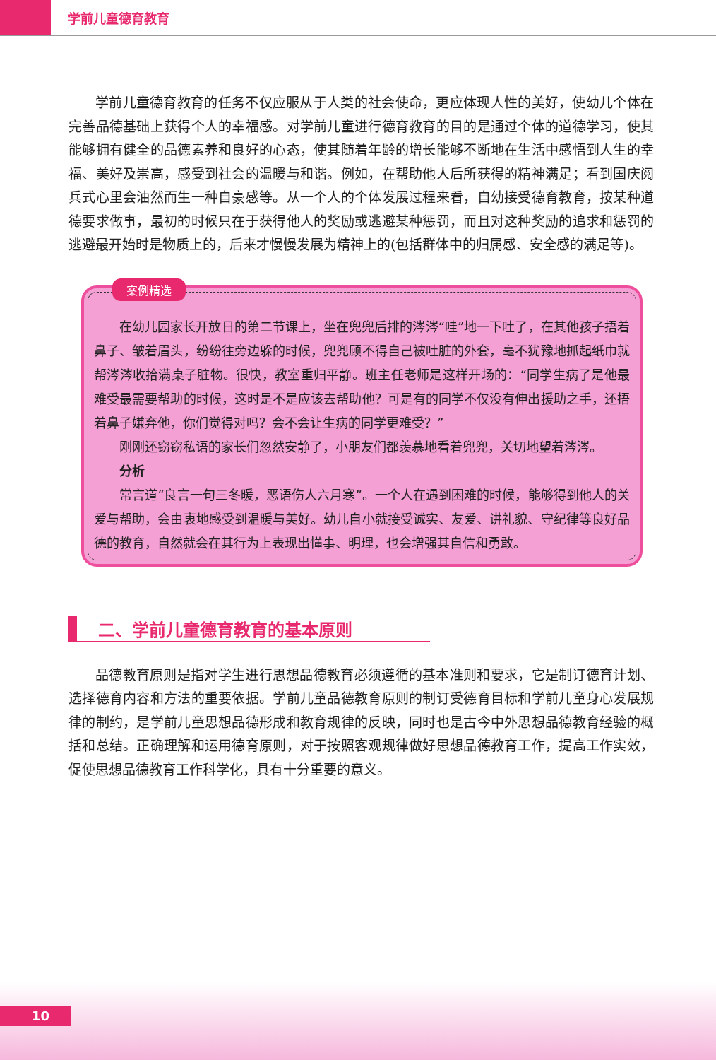学前儿童德育教育
学前儿童德育教育的任务不仅应服从于人类的社会使命，更应体现人性的美好，使幼儿个体在完善品德基础上获得个人的幸福感。对学前儿童进行德育教育的目的是通过个体的道德学习，使其能够拥有健全的品德素养和良好的心态，使其随着年龄的增长能够不断地在生活中感悟到人生的幸福、美好及崇高，感受到社会的温暖与和谐。例如，在帮助他人后所获得的精神满足；看到国庆阅兵式心里会油然而生一种自豪感等。从一个人的个体发展过程来看，自幼接受德育教育，按某种道德要求做事，最初的时候只在于获得他人的奖励或逃避某种惩罚，而且对这种奖励的追求和惩罚的逃避最开始时是物质上的，后来才慢慢发展为精神上的(包括群体中的归属感、安全感的满足等)。
案例精选
在幼儿园家长开放日的第二节课上，坐在兜兜后排的涔涔“哇”地一下吐了，在其他孩子捂着鼻子、皱着眉头，纷纷往旁边躲的时候，兜兜顾不得自己被吐脏的外套，毫不犹豫地抓起纸巾就帮涔涔收拾满桌子脏物。很快，教室重归平静。班主任老师是这样开场的：“同学生病了是他最难受最需要帮助的时候，这时是不是应该去帮助他？可是有的同学不仅没有伸出援助之手，还捂着鼻子嫌弃他，你们觉得对吗？会不会让生病的同学更难受？”
刚刚还窃窃私语的家长们忽然安静了，小朋友们都羡慕地看着兜兜，关切地望着涔涔。
分析
常言道“良言一句三冬暖，恶语伤人六月寒”。一个人在遇到困难的时候，能够得到他人的关爱与帮助，会由衷地感受到温暖与美好。幼儿自小就接受诚实、友爱、讲礼貌、守纪律等良好品德的教育，自然就会在其行为上表现出懂事、明理，也会增强其自信和勇敢。
二、学前儿童德育教育的基本原则
品德教育原则是指对学生进行思想品德教育必须遵循的基本准则和要求，它是制订德育计划、选择德育内容和方法的重要依据。学前儿童品德教育原则的制订受德育目标和学前儿童身心发展规律的制约，是学前儿童思想品德形成和教育规律的反映，同时也是古今中外思想品德教育经验的概括和总结。正确理解和运用德育原则，对于按照客观规律做好思想品德教育工作，提高工作实效，促使思想品德教育工作科学化，具有十分重要的意义。
10